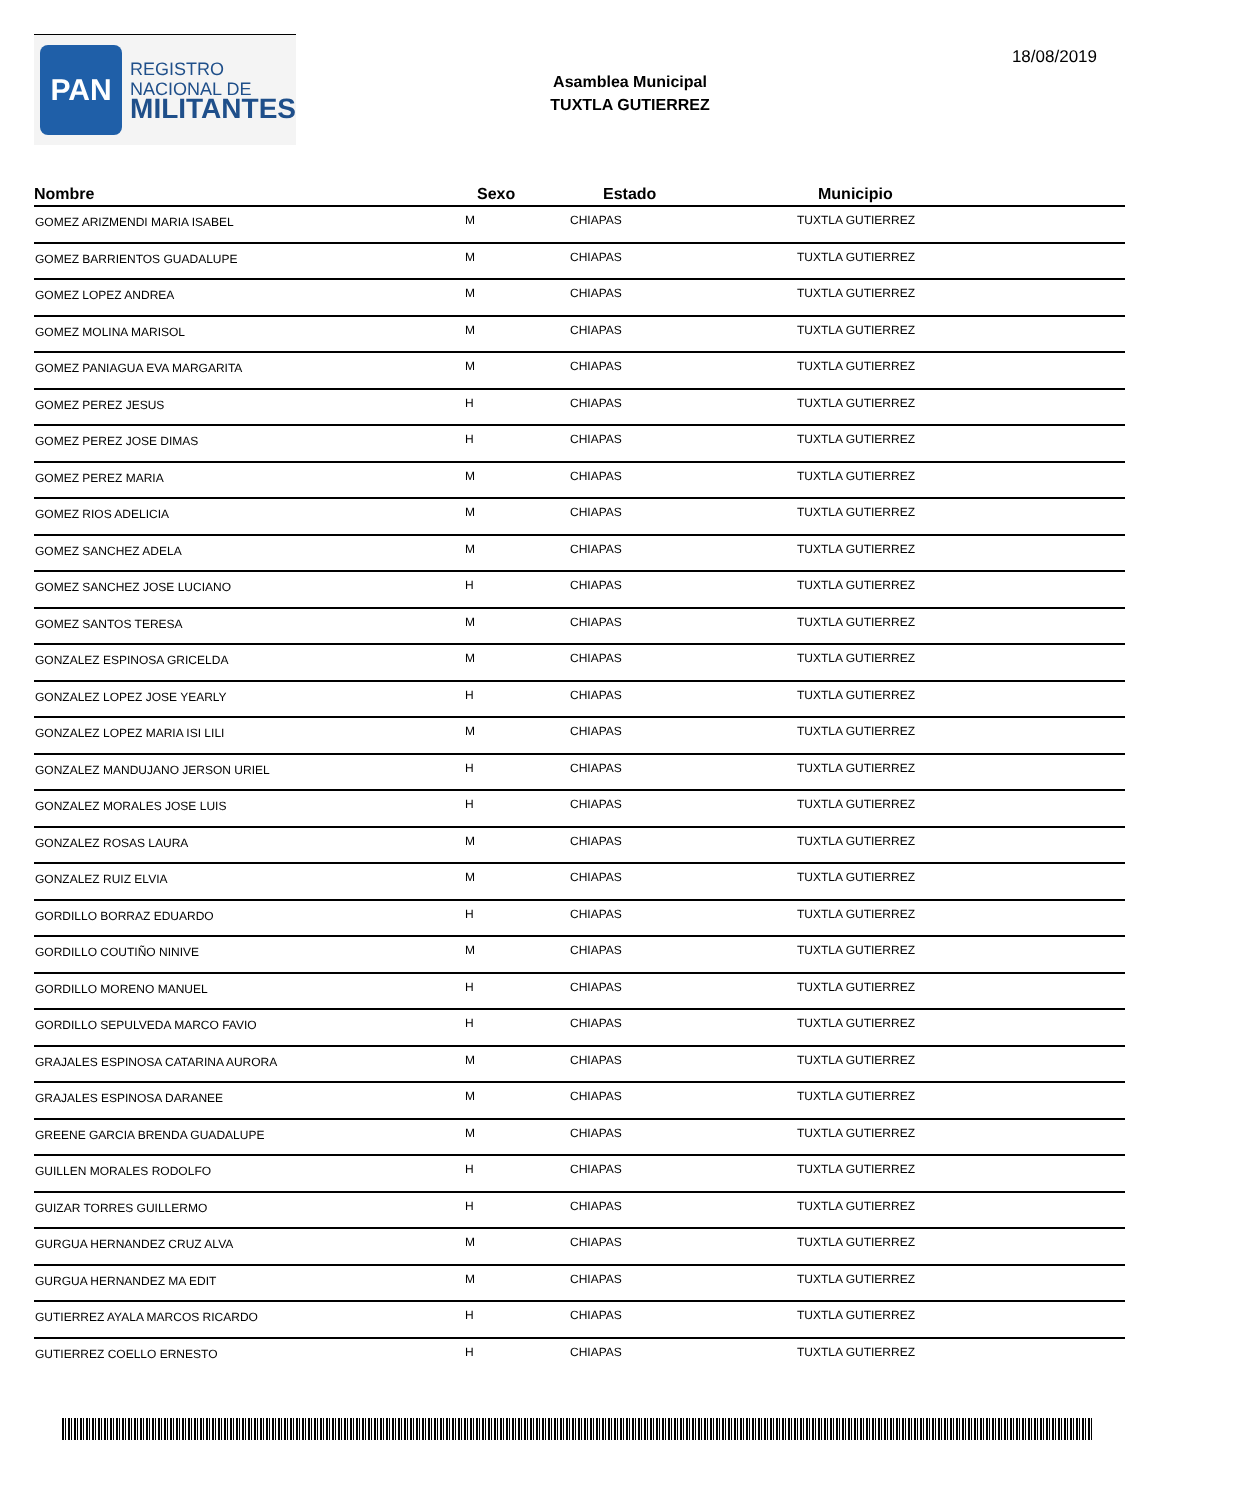PAN
REGISTRO
NACIONAL DE
MILITANTES
Asamblea Municipal
TUXTLA GUTIERREZ
18/08/2019
| Nombre | Sexo | Estado | Municipio |
| --- | --- | --- | --- |
| GOMEZ ARIZMENDI MARIA ISABEL | M | CHIAPAS | TUXTLA GUTIERREZ |
| GOMEZ BARRIENTOS GUADALUPE | M | CHIAPAS | TUXTLA GUTIERREZ |
| GOMEZ LOPEZ ANDREA | M | CHIAPAS | TUXTLA GUTIERREZ |
| GOMEZ MOLINA MARISOL | M | CHIAPAS | TUXTLA GUTIERREZ |
| GOMEZ PANIAGUA EVA MARGARITA | M | CHIAPAS | TUXTLA GUTIERREZ |
| GOMEZ PEREZ JESUS | H | CHIAPAS | TUXTLA GUTIERREZ |
| GOMEZ PEREZ JOSE DIMAS | H | CHIAPAS | TUXTLA GUTIERREZ |
| GOMEZ PEREZ MARIA | M | CHIAPAS | TUXTLA GUTIERREZ |
| GOMEZ RIOS ADELICIA | M | CHIAPAS | TUXTLA GUTIERREZ |
| GOMEZ SANCHEZ ADELA | M | CHIAPAS | TUXTLA GUTIERREZ |
| GOMEZ SANCHEZ JOSE LUCIANO | H | CHIAPAS | TUXTLA GUTIERREZ |
| GOMEZ SANTOS TERESA | M | CHIAPAS | TUXTLA GUTIERREZ |
| GONZALEZ ESPINOSA GRICELDA | M | CHIAPAS | TUXTLA GUTIERREZ |
| GONZALEZ LOPEZ JOSE YEARLY | H | CHIAPAS | TUXTLA GUTIERREZ |
| GONZALEZ LOPEZ MARIA ISI LILI | M | CHIAPAS | TUXTLA GUTIERREZ |
| GONZALEZ MANDUJANO JERSON URIEL | H | CHIAPAS | TUXTLA GUTIERREZ |
| GONZALEZ MORALES JOSE LUIS | H | CHIAPAS | TUXTLA GUTIERREZ |
| GONZALEZ ROSAS LAURA | M | CHIAPAS | TUXTLA GUTIERREZ |
| GONZALEZ RUIZ ELVIA | M | CHIAPAS | TUXTLA GUTIERREZ |
| GORDILLO BORRAZ EDUARDO | H | CHIAPAS | TUXTLA GUTIERREZ |
| GORDILLO COUTIÑO NINIVE | M | CHIAPAS | TUXTLA GUTIERREZ |
| GORDILLO MORENO MANUEL | H | CHIAPAS | TUXTLA GUTIERREZ |
| GORDILLO SEPULVEDA MARCO FAVIO | H | CHIAPAS | TUXTLA GUTIERREZ |
| GRAJALES ESPINOSA CATARINA AURORA | M | CHIAPAS | TUXTLA GUTIERREZ |
| GRAJALES ESPINOSA DARANEE | M | CHIAPAS | TUXTLA GUTIERREZ |
| GREENE GARCIA BRENDA GUADALUPE | M | CHIAPAS | TUXTLA GUTIERREZ |
| GUILLEN MORALES RODOLFO | H | CHIAPAS | TUXTLA GUTIERREZ |
| GUIZAR TORRES GUILLERMO | H | CHIAPAS | TUXTLA GUTIERREZ |
| GURGUA HERNANDEZ CRUZ ALVA | M | CHIAPAS | TUXTLA GUTIERREZ |
| GURGUA HERNANDEZ MA EDIT | M | CHIAPAS | TUXTLA GUTIERREZ |
| GUTIERREZ AYALA MARCOS RICARDO | H | CHIAPAS | TUXTLA GUTIERREZ |
| GUTIERREZ COELLO ERNESTO | H | CHIAPAS | TUXTLA GUTIERREZ |